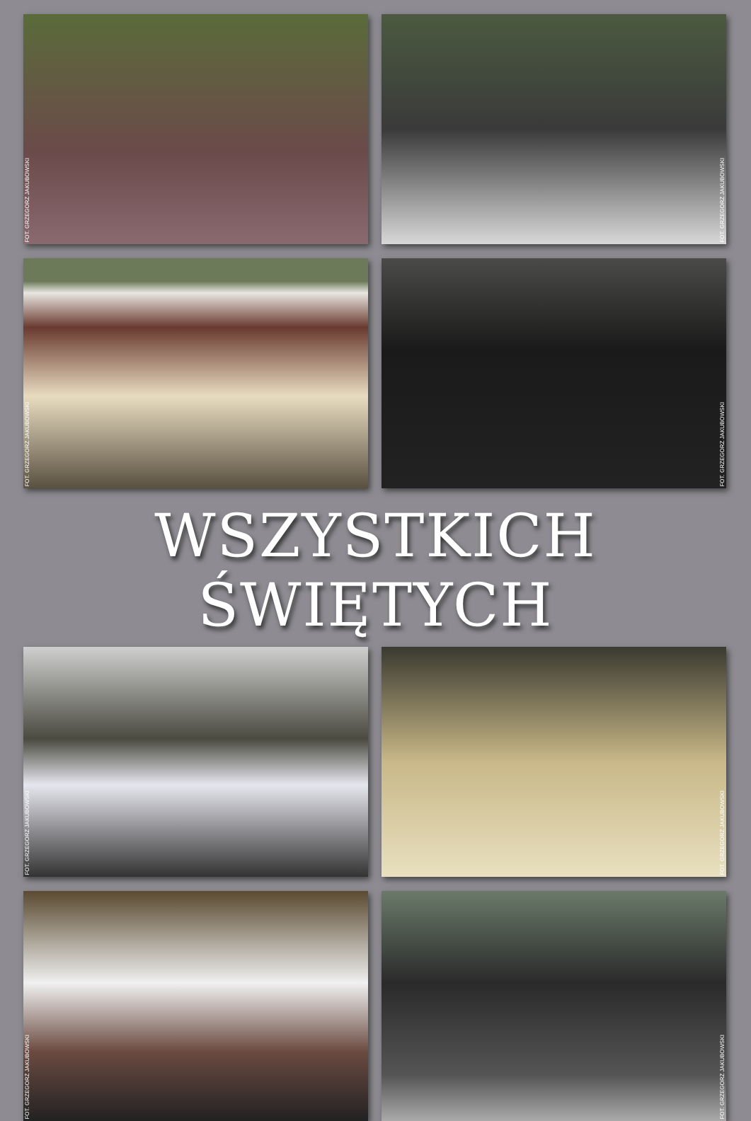FOT. GRZEGORZ JAKUBOWSKI
FOT. GRZEGORZ JAKUBOWSKI
FOT. GRZEGORZ JAKUBOWSKI
FOT. GRZEGORZ JAKUBOWSKI
WSZYSTKICH ŚWIĘTYCH
FOT. GRZEGORZ JAKUBOWSKI
FOT. GRZEGORZ JAKUBOWSKI
FOT. GRZEGORZ JAKUBOWSKI
FOT. GRZEGORZ JAKUBOWSKI